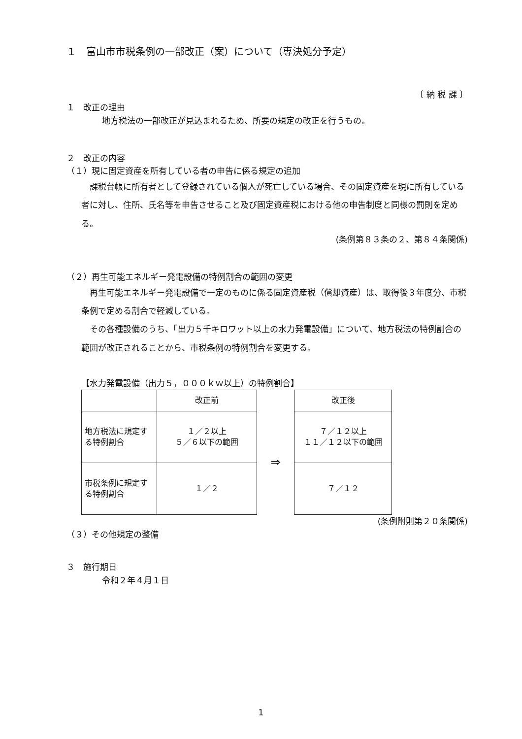１　富山市市税条例の一部改正（案）について（専決処分予定）
〔 納 税 課 〕
１　改正の理由
地方税法の一部改正が見込まれるため、所要の規定の改正を行うもの。
２　改正の内容
（１）現に固定資産を所有している者の申告に係る規定の追加
課税台帳に所有者として登録されている個人が死亡している場合、その固定資産を現に所有している者に対し、住所、氏名等を申告させること及び固定資産税における他の申告制度と同様の罰則を定める。
(条例第８３条の２、第８４条関係)
（２）再生可能エネルギー発電設備の特例割合の範囲の変更
再生可能エネルギー発電設備で一定のものに係る固定資産税（償却資産）は、取得後３年度分、市税条例で定める割合で軽減している。
その各種設備のうち、「出力５千キロワット以上の水力発電設備」について、地方税法の特例割合の範囲が改正されることから、市税条例の特例割合を変更する。
【水力発電設備（出力５，０００ｋｗ以上）の特例割合】
| | 改正前 |
| 地方税法に規定する特例割合 | １／２以上 ５／６以下の範囲 |
| 市税条例に規定する特例割合 | １／２ |
⇒
| 改正後 |
| ７／１２以上 １１／１２以下の範囲 |
| ７／１２ |
(条例附則第２０条関係)
（３）その他規定の整備
３　施行期日
令和２年４月１日
1